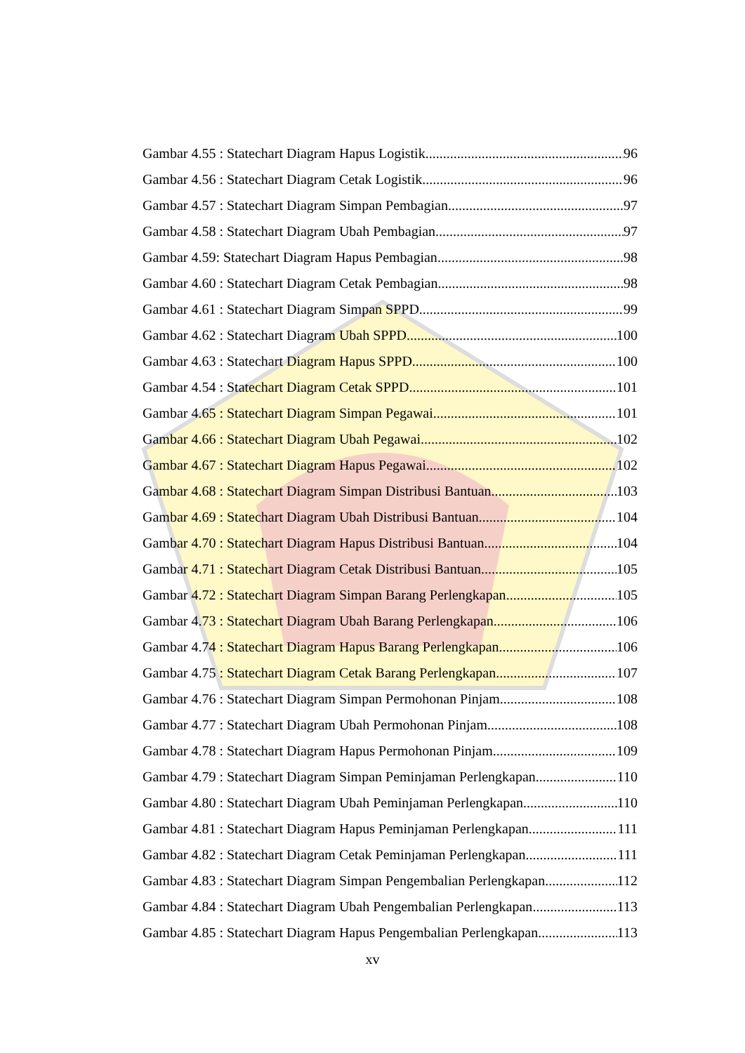Gambar 4.55 : Statechart Diagram Hapus Logistik 96
Gambar 4.56 : Statechart Diagram Cetak Logistik 96
Gambar 4.57 : Statechart Diagram Simpan Pembagian 97
Gambar 4.58 : Statechart Diagram Ubah Pembagian 97
Gambar 4.59: Statechart Diagram Hapus Pembagian 98
Gambar 4.60 : Statechart Diagram Cetak Pembagian 98
Gambar 4.61 : Statechart Diagram Simpan SPPD 99
Gambar 4.62 : Statechart Diagram Ubah SPPD 100
Gambar 4.63 : Statechart Diagram Hapus SPPD 100
Gambar 4.54 : Statechart Diagram Cetak SPPD 101
Gambar 4.65 : Statechart Diagram Simpan Pegawai 101
Gambar 4.66 : Statechart Diagram Ubah Pegawai 102
Gambar 4.67 : Statechart Diagram Hapus Pegawai 102
Gambar 4.68 : Statechart Diagram Simpan Distribusi Bantuan 103
Gambar 4.69 : Statechart Diagram Ubah Distribusi Bantuan 104
Gambar 4.70 : Statechart Diagram Hapus Distribusi Bantuan 104
Gambar 4.71 : Statechart Diagram Cetak Distribusi Bantuan 105
Gambar 4.72 : Statechart Diagram Simpan Barang Perlengkapan 105
Gambar 4.73 : Statechart Diagram Ubah Barang Perlengkapan 106
Gambar 4.74 : Statechart Diagram Hapus Barang Perlengkapan 106
Gambar 4.75 : Statechart Diagram Cetak Barang Perlengkapan 107
Gambar 4.76 : Statechart Diagram Simpan Permohonan Pinjam 108
Gambar 4.77 : Statechart Diagram Ubah Permohonan Pinjam 108
Gambar 4.78 : Statechart Diagram Hapus Permohonan Pinjam 109
Gambar 4.79 : Statechart Diagram Simpan Peminjaman Perlengkapan 110
Gambar 4.80 : Statechart Diagram Ubah Peminjaman Perlengkapan 110
Gambar 4.81 : Statechart Diagram Hapus Peminjaman Perlengkapan 111
Gambar 4.82 : Statechart Diagram Cetak Peminjaman Perlengkapan 111
Gambar 4.83 : Statechart Diagram Simpan Pengembalian Perlengkapan 112
Gambar 4.84 : Statechart Diagram Ubah Pengembalian Perlengkapan 113
Gambar 4.85 : Statechart Diagram Hapus Pengembalian Perlengkapan 113
xv